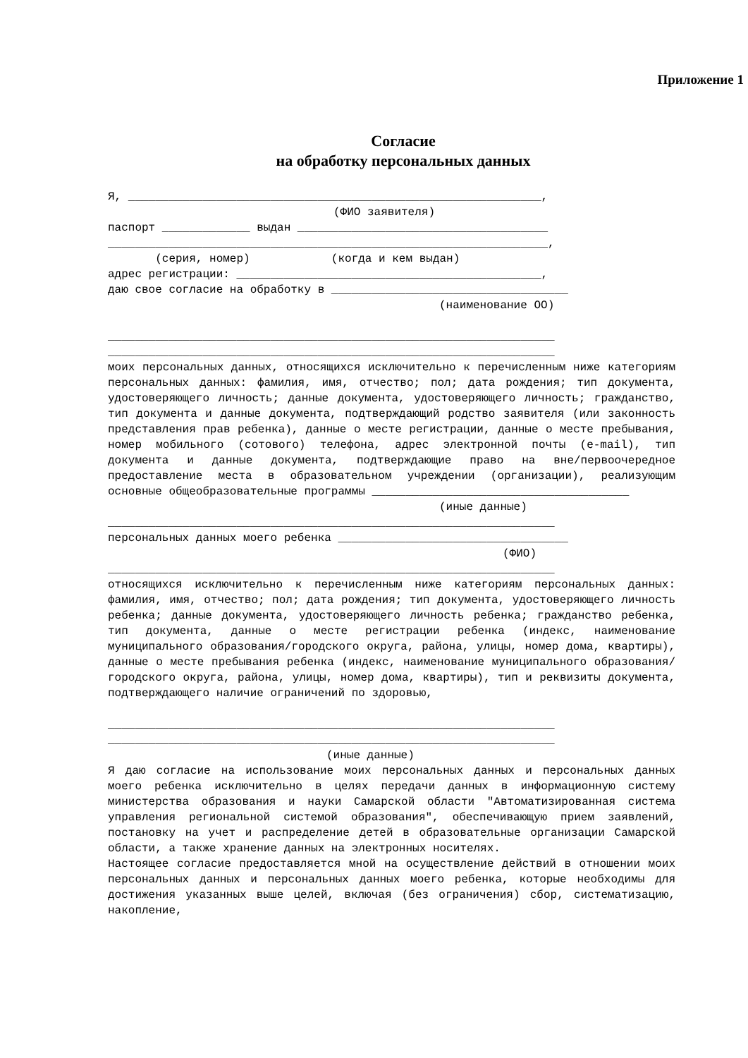Приложение 1
Согласие
на обработку персональных данных
Я, _____________________________________________________________,
(ФИО заявителя)
паспорт _____________ выдан _____________________________________
_________________________________________________________________,
(серия, номер) (когда и кем выдан)
адрес регистрации: _____________________________________________,
даю свое согласие на обработку в ___________________________________
(наименование ОО)
__________________________________________________________________
__________________________________________________________________
моих персональных данных, относящихся исключительно к перечисленным ниже категориям персональных данных: фамилия, имя, отчество; пол; дата рождения; тип документа, удостоверяющего личность; данные документа, удостоверяющего личность; гражданство, тип документа и данные документа, подтверждающий родство заявителя (или законность представления прав ребенка), данные о месте регистрации, данные о месте пребывания, номер мобильного (сотового) телефона, адрес электронной почты (e-mail), тип документа и данные документа, подтверждающие право на вне/первоочередное предоставление места в образовательном учреждении (организации), реализующим основные общеобразовательные программы ______________________________________
(иные данные)
__________________________________________________________________
персональных данных моего ребенка __________________________________
(ФИО)
__________________________________________________________________
относящихся исключительно к перечисленным ниже категориям персональных данных: фамилия, имя, отчество; пол; дата рождения; тип документа, удостоверяющего личность ребенка; данные документа, удостоверяющего личность ребенка; гражданство ребенка, тип документа, данные о месте регистрации ребенка (индекс, наименование муниципального образования/городского округа, района, улицы, номер дома, квартиры), данные о месте пребывания ребенка (индекс, наименование муниципального образования/городского округа, района, улицы, номер дома, квартиры), тип и реквизиты документа, подтверждающего наличие ограничений по здоровью,
__________________________________________________________________
__________________________________________________________________
(иные данные)
Я даю согласие на использование моих персональных данных и персональных данных моего ребенка исключительно в целях передачи данных в информационную систему министерства образования и науки Самарской области "Автоматизированная система управления региональной системой образования", обеспечивающую прием заявлений, постановку на учет и распределение детей в образовательные организации Самарской области, а также хранение данных на электронных носителях.
Настоящее согласие предоставляется мной на осуществление действий в отношении моих персональных данных и персональных данных моего ребенка, которые необходимы для достижения указанных выше целей, включая (без ограничения) сбор, систематизацию, накопление,